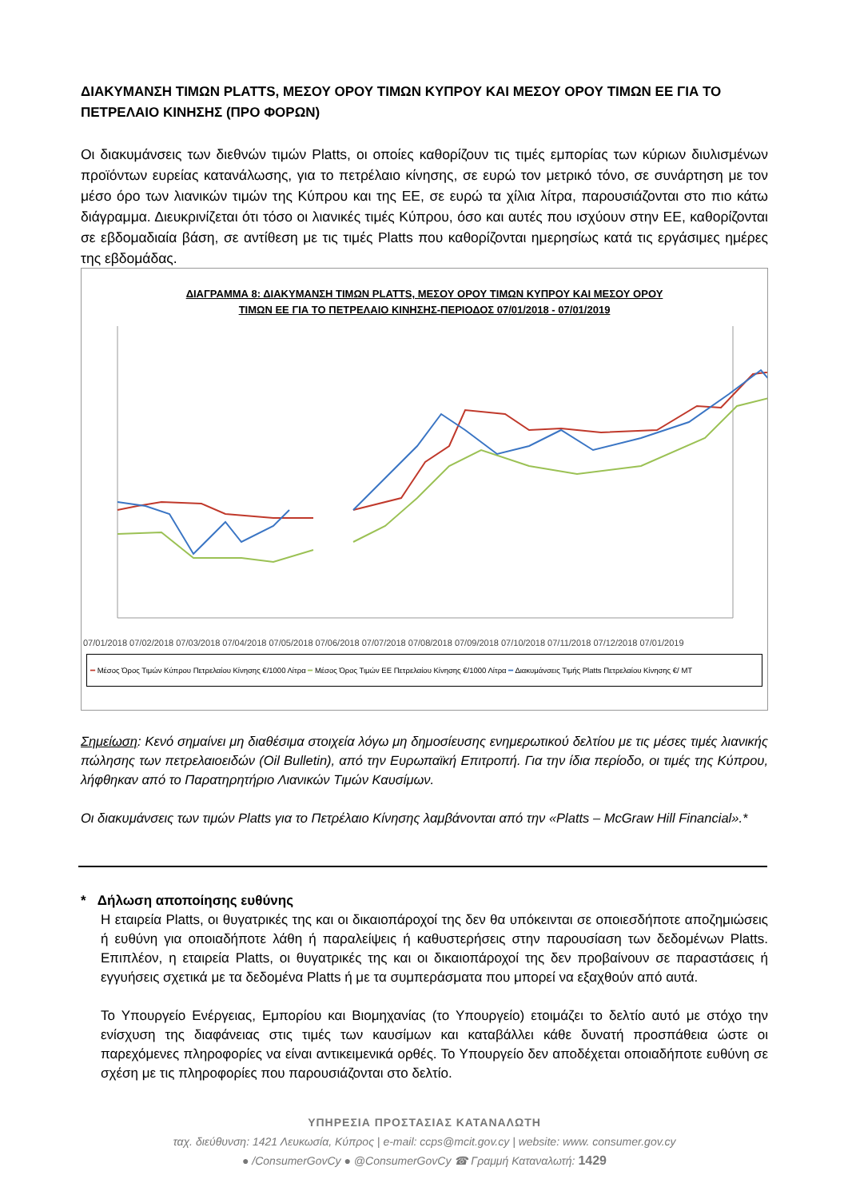ΔΙΑΚΥΜΑΝΣΗ ΤΙΜΩΝ PLATTS, ΜΕΣΟΥ ΟΡΟΥ ΤΙΜΩΝ ΚΥΠΡΟΥ ΚΑΙ ΜΕΣΟΥ ΟΡΟΥ ΤΙΜΩΝ ΕΕ ΓΙΑ ΤΟ ΠΕΤΡΕΛΑΙΟ ΚΙΝΗΣΗΣ (ΠΡΟ ΦΟΡΩΝ)
Οι διακυμάνσεις των διεθνών τιμών Platts, οι οποίες καθορίζουν τις τιμές εμπορίας των κύριων διυλισμένων προϊόντων ευρείας κατανάλωσης, για το πετρέλαιο κίνησης, σε ευρώ τον μετρικό τόνο, σε συνάρτηση με τον μέσο όρο των λιανικών τιμών της Κύπρου και της ΕΕ, σε ευρώ τα χίλια λίτρα, παρουσιάζονται στο πιο κάτω διάγραμμα. Διευκρινίζεται ότι τόσο οι λιανικές τιμές Κύπρου, όσο και αυτές που ισχύουν στην ΕΕ, καθορίζονται σε εβδομαδιαία βάση, σε αντίθεση με τις τιμές Platts που καθορίζονται ημερησίως κατά τις εργάσιμες ημέρες της εβδομάδας.
ΔΙΑΓΡΑΜΜΑ 8: ΔΙΑΚΥΜΑΝΣΗ ΤΙΜΩΝ PLATTS, ΜΕΣΟΥ ΟΡΟΥ ΤΙΜΩΝ ΚΥΠΡΟΥ ΚΑΙ ΜΕΣΟΥ ΟΡΟΥ
ΤΙΜΩΝ ΕΕ ΓΙΑ ΤΟ ΠΕΤΡΕΛΑΙΟ ΚΙΝΗΣΗΣ-ΠΕΡΙΟΔΟΣ 07/01/2018 - 07/01/2019
07/01/2018 07/02/2018 07/03/2018 07/04/2018 07/05/2018 07/06/2018 07/07/2018 07/08/2018 07/09/2018 07/10/2018 07/11/2018 07/12/2018 07/01/2019
━ Μέσος Όρος Τιμών Κύπρου Πετρελαίου Κίνησης €/1000 Λίτρα ━ Μέσος Όρος Τιμών ΕΕ Πετρελαίου Κίνησης €/1000 Λίτρα ━ Διακυμάνσεις Τιμής Platts Πετρελαίου Κίνησης €/ MT
Σημείωση: Κενό σημαίνει μη διαθέσιμα στοιχεία λόγω μη δημοσίευσης ενημερωτικού δελτίου με τις μέσες τιμές λιανικής πώλησης των πετρελαιοειδών (Oil Bulletin), από την Ευρωπαϊκή Επιτροπή. Για την ίδια περίοδο, οι τιμές της Κύπρου, λήφθηκαν από το Παρατηρητήριο Λιανικών Τιμών Καυσίμων.
Οι διακυμάνσεις των τιμών Platts για το Πετρέλαιο Κίνησης λαμβάνονται από την «Platts – McGraw Hill Financial».*
* Δήλωση αποποίησης ευθύνης
Η εταιρεία Platts, οι θυγατρικές της και οι δικαιοπάροχοί της δεν θα υπόκεινται σε οποιεσδήποτε αποζημιώσεις ή ευθύνη για οποιαδήποτε λάθη ή παραλείψεις ή καθυστερήσεις στην παρουσίαση των δεδομένων Platts. Επιπλέον, η εταιρεία Platts, οι θυγατρικές της και οι δικαιοπάροχοί της δεν προβαίνουν σε παραστάσεις ή εγγυήσεις σχετικά με τα δεδομένα Platts ή με τα συμπεράσματα που μπορεί να εξαχθούν από αυτά.
Το Υπουργείο Ενέργειας, Εμπορίου και Βιομηχανίας (το Υπουργείο) ετοιμάζει το δελτίο αυτό με στόχο την ενίσχυση της διαφάνειας στις τιμές των καυσίμων και καταβάλλει κάθε δυνατή προσπάθεια ώστε οι παρεχόμενες πληροφορίες να είναι αντικειμενικά ορθές. Το Υπουργείο δεν αποδέχεται οποιαδήποτε ευθύνη σε σχέση με τις πληροφορίες που παρουσιάζονται στο δελτίο.
ΥΠΗΡΕΣΙΑ ΠΡΟΣΤΑΣΙΑΣ ΚΑΤΑΝΑΛΩΤΗ
ταχ. διεύθυνση: 1421 Λευκωσία, Κύπρος | e-mail: ccps@mcit.gov.cy | website: www. consumer.gov.cy
● /ConsumerGovCy ● @ConsumerGovCy ☎ Γραμμή Καταναλωτή: 1429